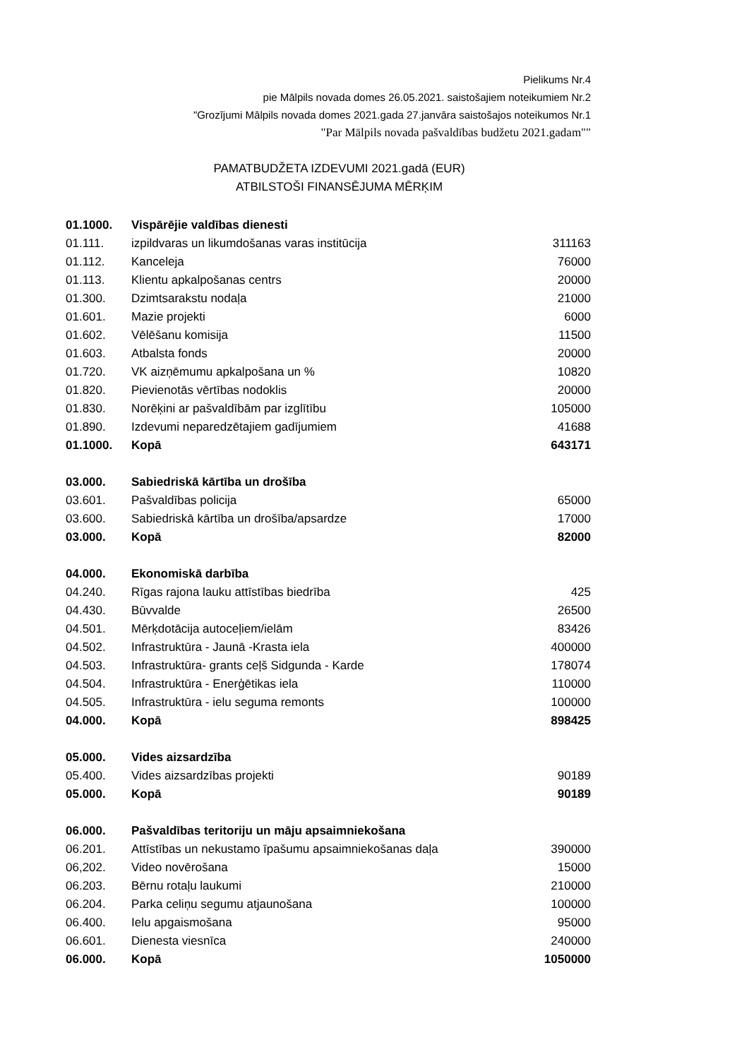Pielikums Nr.4
pie Mālpils novada domes 26.05.2021. saistošajiem noteikumiem Nr.2
"Grozījumi Mālpils novada domes 2021.gada 27.janvāra saistošajos noteikumos Nr.1
"Par Mālpils novada pašvaldības budžetu 2021.gadam""
PAMATBUDŽETA IZDEVUMI 2021.gadā (EUR)
ATBILSTOŠI FINANSĒJUMA MĒRĶIM
| 01.1000. | Vispārējie valdības dienesti | |
| 01.111. | izpildvaras un likumdošanas varas institūcija | 311163 |
| 01.112. | Kanceleja | 76000 |
| 01.113. | Klientu apkalpošanas centrs | 20000 |
| 01.300. | Dzimtsarakstu nodaļa | 21000 |
| 01.601. | Mazie projekti | 6000 |
| 01.602. | Vēlēšanu komisija | 11500 |
| 01.603. | Atbalsta fonds | 20000 |
| 01.720. | VK aizņēmumu apkalpošana un % | 10820 |
| 01.820. | Pievienotās vērtības nodoklis | 20000 |
| 01.830. | Norēķini ar pašvaldībām par izglītību | 105000 |
| 01.890. | Izdevumi neparedzētajiem gadījumiem | 41688 |
| 01.1000. | Kopā | 643171 |
| 03.000. | Sabiedriskā kārtība un drošība | |
| 03.601. | Pašvaldības policija | 65000 |
| 03.600. | Sabiedriskā kārtība un drošība/apsardze | 17000 |
| 03.000. | Kopā | 82000 |
| 04.000. | Ekonomiskā darbība | |
| 04.240. | Rīgas rajona lauku attīstības biedrība | 425 |
| 04.430. | Būvvalde | 26500 |
| 04.501. | Mērķdotācija autoceļiem/ielām | 83426 |
| 04.502. | Infrastruktūra - Jaunā -Krasta iela | 400000 |
| 04.503. | Infrastruktūra- grants ceļš Sidgunda - Karde | 178074 |
| 04.504. | Infrastruktūra - Enerģētikas iela | 110000 |
| 04.505. | Infrastruktūra - ielu seguma remonts | 100000 |
| 04.000. | Kopā | 898425 |
| 05.000. | Vides aizsardzība | |
| 05.400. | Vides aizsardzības projekti | 90189 |
| 05.000. | Kopā | 90189 |
| 06.000. | Pašvaldības teritoriju un māju apsaimniekošana | |
| 06.201. | Attīstības un nekustamo īpašumu apsaimniekošanas daļa | 390000 |
| 06,202. | Video novērošana | 15000 |
| 06.203. | Bērnu rotaļu laukumi | 210000 |
| 06.204. | Parka celiņu segumu atjaunošana | 100000 |
| 06.400. | Ielu apgaismošana | 95000 |
| 06.601. | Dienesta viesnīca | 240000 |
| 06.000. | Kopā | 1050000 |